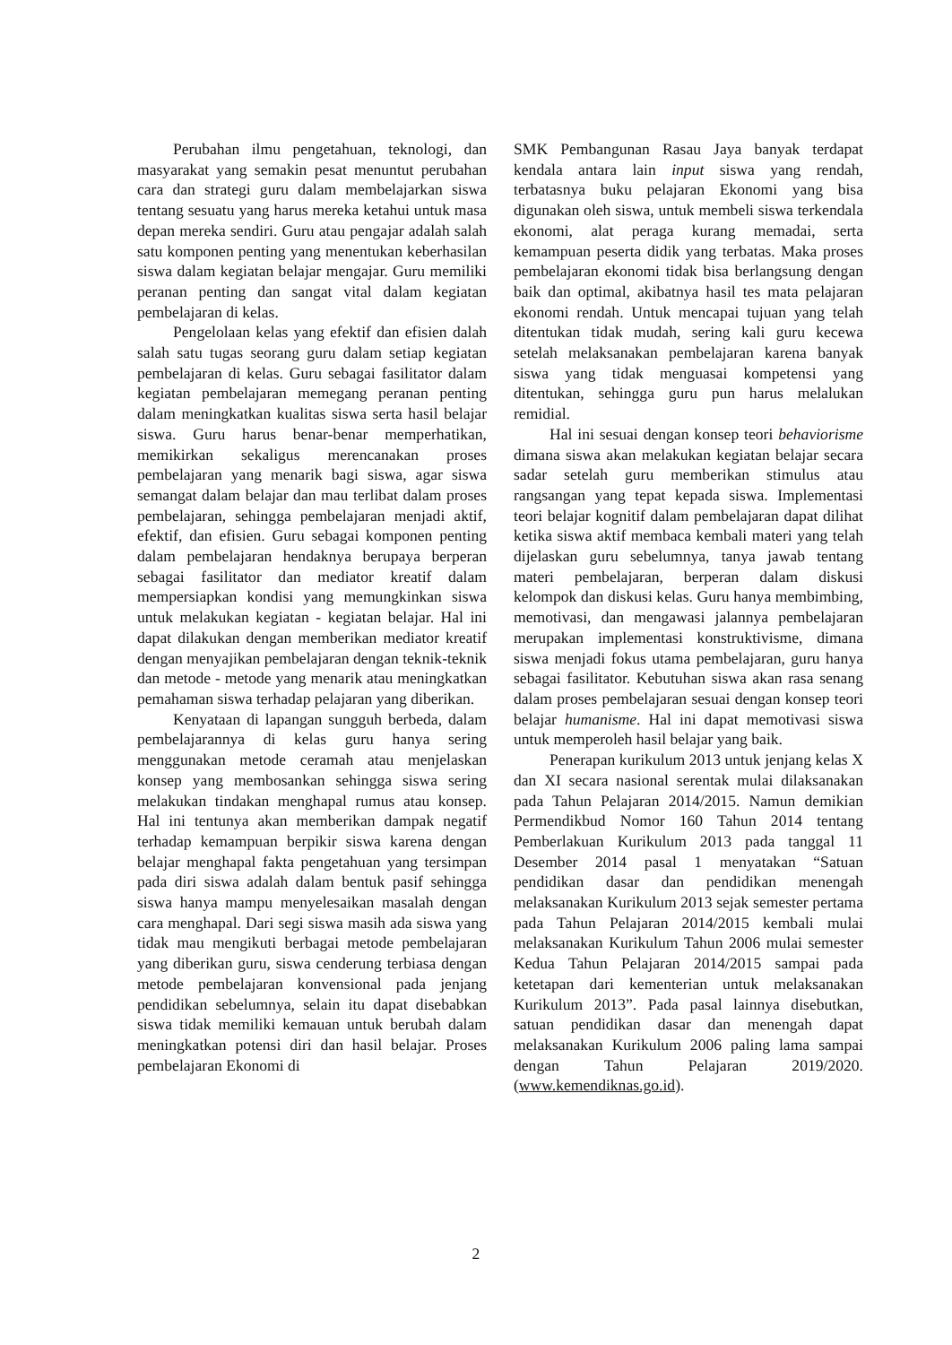Perubahan ilmu pengetahuan, teknologi, dan masyarakat yang semakin pesat menuntut perubahan cara dan strategi guru dalam membelajarkan siswa tentang sesuatu yang harus mereka ketahui untuk masa depan mereka sendiri. Guru atau pengajar adalah salah satu komponen penting yang menentukan keberhasilan siswa dalam kegiatan belajar mengajar. Guru memiliki peranan penting dan sangat vital dalam kegiatan pembelajaran di kelas.
Pengelolaan kelas yang efektif dan efisien dalah salah satu tugas seorang guru dalam setiap kegiatan pembelajaran di kelas. Guru sebagai fasilitator dalam kegiatan pembelajaran memegang peranan penting dalam meningkatkan kualitas siswa serta hasil belajar siswa. Guru harus benar-benar memperhatikan, memikirkan sekaligus merencanakan proses pembelajaran yang menarik bagi siswa, agar siswa semangat dalam belajar dan mau terlibat dalam proses pembelajaran, sehingga pembelajaran menjadi aktif, efektif, dan efisien. Guru sebagai komponen penting dalam pembelajaran hendaknya berupaya berperan sebagai fasilitator dan mediator kreatif dalam mempersiapkan kondisi yang memungkinkan siswa untuk melakukan kegiatan - kegiatan belajar. Hal ini dapat dilakukan dengan memberikan mediator kreatif dengan menyajikan pembelajaran dengan teknik-teknik dan metode - metode yang menarik atau meningkatkan pemahaman siswa terhadap pelajaran yang diberikan.
Kenyataan di lapangan sungguh berbeda, dalam pembelajarannya di kelas guru hanya sering menggunakan metode ceramah atau menjelaskan konsep yang membosankan sehingga siswa sering melakukan tindakan menghapal rumus atau konsep. Hal ini tentunya akan memberikan dampak negatif terhadap kemampuan berpikir siswa karena dengan belajar menghapal fakta pengetahuan yang tersimpan pada diri siswa adalah dalam bentuk pasif sehingga siswa hanya mampu menyelesaikan masalah dengan cara menghapal. Dari segi siswa masih ada siswa yang tidak mau mengikuti berbagai metode pembelajaran yang diberikan guru, siswa cenderung terbiasa dengan metode pembelajaran konvensional pada jenjang pendidikan sebelumnya, selain itu dapat disebabkan siswa tidak memiliki kemauan untuk berubah dalam meningkatkan potensi diri dan hasil belajar. Proses pembelajaran Ekonomi di
SMK Pembangunan Rasau Jaya banyak terdapat kendala antara lain input siswa yang rendah, terbatasnya buku pelajaran Ekonomi yang bisa digunakan oleh siswa, untuk membeli siswa terkendala ekonomi, alat peraga kurang memadai, serta kemampuan peserta didik yang terbatas. Maka proses pembelajaran ekonomi tidak bisa berlangsung dengan baik dan optimal, akibatnya hasil tes mata pelajaran ekonomi rendah. Untuk mencapai tujuan yang telah ditentukan tidak mudah, sering kali guru kecewa setelah melaksanakan pembelajaran karena banyak siswa yang tidak menguasai kompetensi yang ditentukan, sehingga guru pun harus melalukan remidial.
Hal ini sesuai dengan konsep teori behaviorisme dimana siswa akan melakukan kegiatan belajar secara sadar setelah guru memberikan stimulus atau rangsangan yang tepat kepada siswa. Implementasi teori belajar kognitif dalam pembelajaran dapat dilihat ketika siswa aktif membaca kembali materi yang telah dijelaskan guru sebelumnya, tanya jawab tentang materi pembelajaran, berperan dalam diskusi kelompok dan diskusi kelas. Guru hanya membimbing, memotivasi, dan mengawasi jalannya pembelajaran merupakan implementasi konstruktivisme, dimana siswa menjadi fokus utama pembelajaran, guru hanya sebagai fasilitator. Kebutuhan siswa akan rasa senang dalam proses pembelajaran sesuai dengan konsep teori belajar humanisme. Hal ini dapat memotivasi siswa untuk memperoleh hasil belajar yang baik.
Penerapan kurikulum 2013 untuk jenjang kelas X dan XI secara nasional serentak mulai dilaksanakan pada Tahun Pelajaran 2014/2015. Namun demikian Permendikbud Nomor 160 Tahun 2014 tentang Pemberlakuan Kurikulum 2013 pada tanggal 11 Desember 2014 pasal 1 menyatakan “Satuan pendidikan dasar dan pendidikan menengah melaksanakan Kurikulum 2013 sejak semester pertama pada Tahun Pelajaran 2014/2015 kembali mulai melaksanakan Kurikulum Tahun 2006 mulai semester Kedua Tahun Pelajaran 2014/2015 sampai pada ketetapan dari kementerian untuk melaksanakan Kurikulum 2013”. Pada pasal lainnya disebutkan, satuan pendidikan dasar dan menengah dapat melaksanakan Kurikulum 2006 paling lama sampai dengan Tahun Pelajaran 2019/2020. (www.kemendiknas.go.id).
2